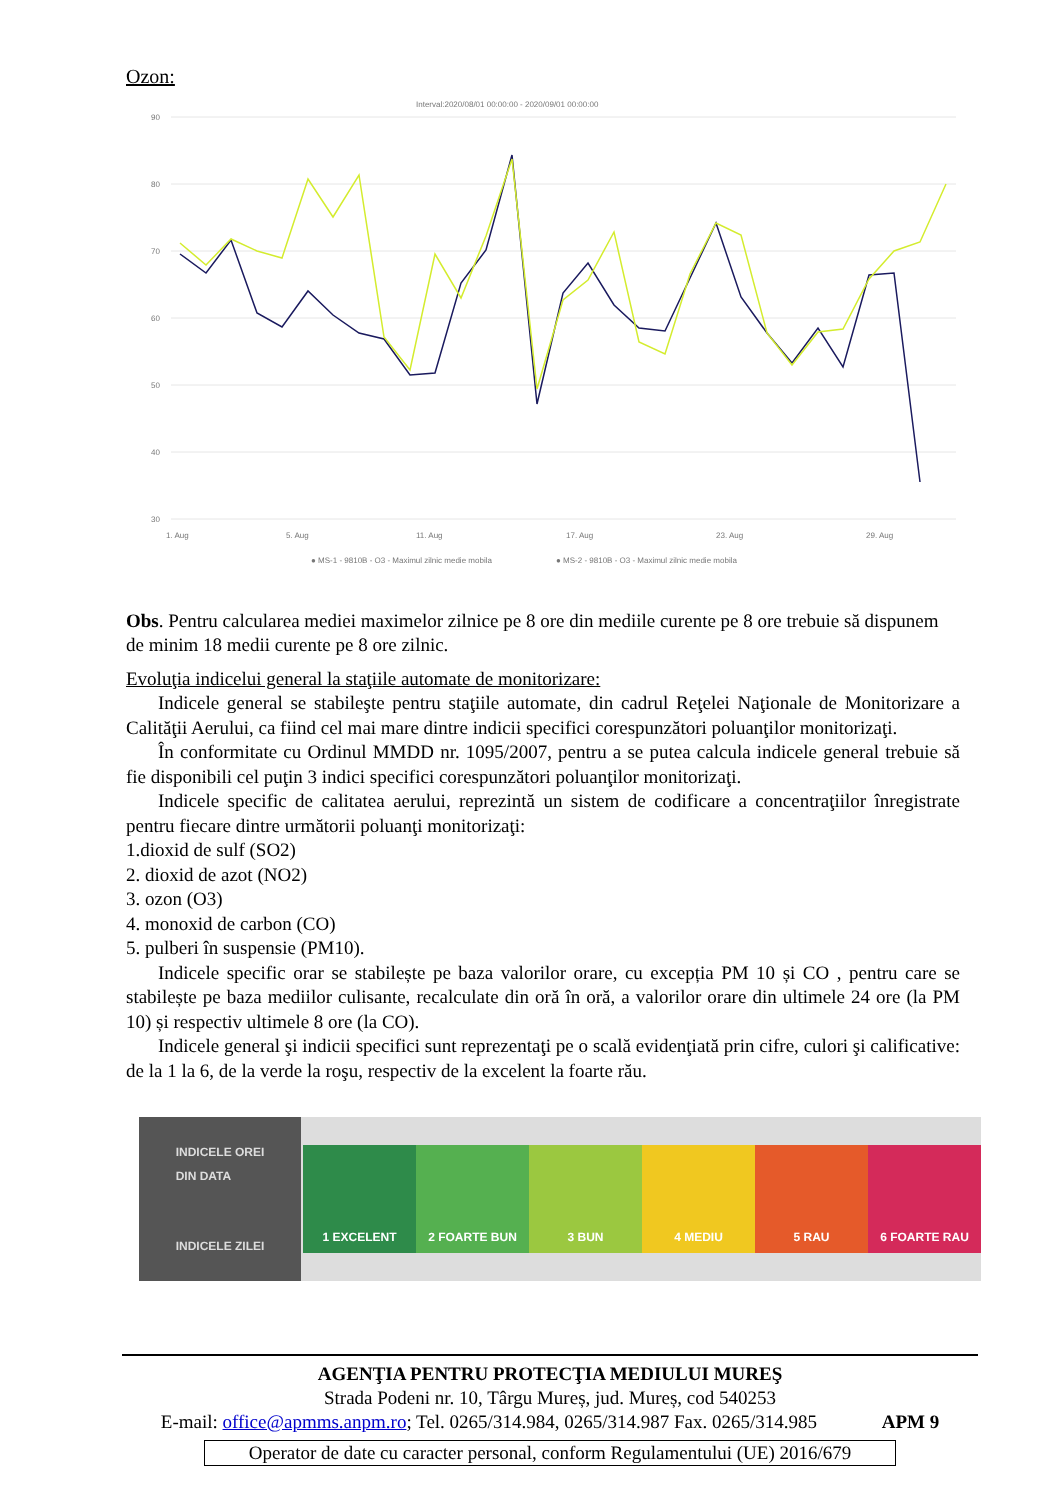Ozon:
Interval:2020/08/01 00:00:00 - 2020/09/01 00:00:00
90
80
70
60
50
40
30
1. Aug
5. Aug
11. Aug
17. Aug
23. Aug
29. Aug
● MS-1 - 9810B - O3 - Maximul zilnic medie mobila
● MS-2 - 9810B - O3 - Maximul zilnic medie mobila
Obs. Pentru calcularea mediei maximelor zilnice pe 8 ore din mediile curente pe 8 ore trebuie să dispunem de minim 18 medii curente pe 8 ore zilnic.
Evoluţia indicelui general la staţiile automate de monitorizare:
Indicele general se stabileşte pentru staţiile automate, din cadrul Reţelei Naţionale de Monitorizare a Calităţii Aerului, ca fiind cel mai mare dintre indicii specifici corespunzători poluanţilor monitorizaţi.
În conformitate cu Ordinul MMDD nr. 1095/2007, pentru a se putea calcula indicele general trebuie să fie disponibili cel puţin 3 indici specifici corespunzători poluanţilor monitorizaţi.
Indicele specific de calitatea aerului, reprezintă un sistem de codificare a concentraţiilor înregistrate pentru fiecare dintre următorii poluanţi monitorizaţi:
1.dioxid de sulf (SO2)
2. dioxid de azot (NO2)
3. ozon (O3)
4. monoxid de carbon (CO)
5. pulberi în suspensie (PM10).
Indicele specific orar se stabilește pe baza valorilor orare, cu excepția PM 10 și CO , pentru care se stabilește pe baza mediilor culisante, recalculate din oră în oră, a valorilor orare din ultimele 24 ore (la PM 10) și respectiv ultimele 8 ore (la CO).
Indicele general şi indicii specifici sunt reprezentaţi pe o scală evidenţiată prin cifre, culori şi calificative: de la 1 la 6, de la verde la roşu, respectiv de la excelent la foarte rău.
INDICELE OREI
DIN DATA
INDICELE ZILEI
1 EXCELENT 2 FOARTE BUN 3 BUN 4 MEDIU 5 RAU 6 FOARTE RAU
AGENŢIA PENTRU PROTECŢIA MEDIULUI MUREŞ
Strada Podeni nr. 10, Târgu Mureș, jud. Mureș, cod 540253
E-mail: office@apmms.anpm.ro; Tel. 0265/314.984, 0265/314.987 Fax. 0265/314.985 APM 9
Operator de date cu caracter personal, conform Regulamentului (UE) 2016/679